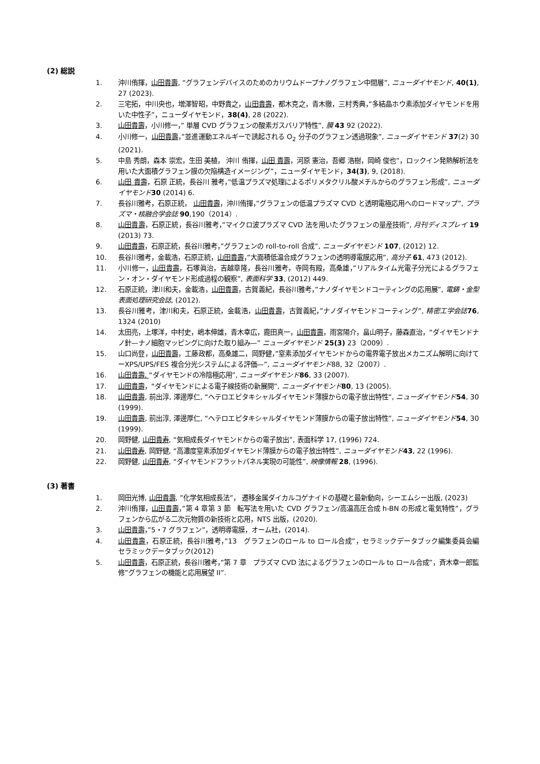(2) 総説
1. 沖川侑揮，山田貴壽, “グラフェンデバイスのためのカリウムドープナノグラフェン中間層”, ニューダイヤモンド, 40(1), 27 (2023).
2. 三宅拓，中川央也，増澤智昭，中野貴之，山田貴壽，都木克之，青木徹，三村秀典，”多結晶ホウ素添加ダイヤモンドを用いた中性子”，ニューダイヤモンド，38(4), 28 (2022).
3. 山田貴壽，小川修一，” 単層 CVD グラフェンの酸素ガスバリア特性”, 膜 43 92 (2022).
4. 小川修一，山田貴壽，”並進運動エネルギーで誘起される O<sub>2</sub> 分子のグラフェン透過現象”, ニューダイヤモンド 37(2) 30 (2021).
5. 中島 秀朗，森本 崇宏，生田 美植， 沖川 侑揮，山田 貴壽，河原 憲治，吾郷 浩樹，岡崎 俊也”，ロックイン発熱解析法を用いた大面積グラフェン膜の欠陥構造イメージング”，ニューダイヤモンド，34(3), 9, (2018).
6. 山田 貴壽，石原 正統，長谷川 雅考，”低温プラズマ処理によるポリメタクリル酸メチルからのグラフェン形成”, ニューダイヤモンド 30 (2014) 6.
7. 長谷川雅考，石原正統， 山田貴壽，沖川侑揮，”グラフェンの低温プラズマ CVD と透明電極応用へのロードマップ”, プラズマ・核融合学会誌 90,190（2014）.
8. 山田貴壽，石原正統，長谷川雅考，”マイクロ波プラズマ CVD 法を用いたグラフェンの量産技術”, 月刊ディスプレイ 19 (2013) 73.
9. 山田貴壽，石原正統，長谷川雅考，”グラフェンの roll-to-roll 合成”, ニューダイヤモンド 107, (2012) 12.
10. 長谷川雅考，金載浩，石原正統，山田貴壽，”大面積低温合成グラフェンの透明導電膜応用”, 高分子 61, 473 (2012).
11. 小川修一，山田貴壽，石塚眞治，吉越章隆，長谷川雅考，寺岡有殿，高桑雄，”リアルタイム光電子分光によるグラフェン・オン・ダイヤモンド形成過程の観察”, 表面科学 33, (2012) 449.
12. 石原正統，津川和夫，金載浩，山田貴壽，古賀義紀，長谷川雅考，”ナノダイヤモンドコーティングの応用展”, 電鋳・金型表面処理研究会誌, (2012).
13. 長谷川雅考，津川和夫，石原正統，金載浩，山田貴壽，古賀義紀，”ナノダイヤモンドコーティング”, 精密工学会誌 76, 1324 (2010)
14. 太田亮，上塚洋，中村史，嶋本伸雄，青木幸広，鹿田真一，山田貴壽，雨宮陽介，畠山明子，藤森直治，“ダイヤモンドナノ針—ナノ細胞マッピングに向けた取り組み—” ニューダイヤモンド 25(3) 23（2009）.
15. 山口尚登，山田貴壽，工藤政都，高桑雄二，岡野健，”窒素添加ダイヤモンドからの電界電子放出メカニズム解明に向けてーXPS/UPS/FES 複合分光システムによる評価—”, ニューダイヤモンド88, 32（2007）.
16. 山田貴壽, “ダイヤモンドの冷陰極応用”, ニューダイヤモンド 86, 33 (2007).
17. 山田貴壽，“ダイヤモンドによる電子線技術の新展開”, ニューダイヤモンド 80, 13 (2005).
18. 山田貴壽, 前出淳, 澤邊厚仁, “ヘテロエピタキシャルダイヤモンド薄膜からの電子放出特性”, ニューダイヤモンド 54, 30 (1999).
19. 山田貴壽, 前出淳, 澤邊厚仁, “ヘテロエピタキシャルダイヤモンド薄膜からの電子放出特性”, ニューダイヤモンド 54, 30 (1999).
20. 岡野健, 山田貴寿, “気相成長ダイヤモンドからの電子放出”, 表面科学 17, (1996) 724.
21. 山田貴寿, 岡野健, “高濃度窒素添加ダイヤモンド薄膜からの電子放出特性”, ニューダイヤモンド 43, 22 (1996).
22. 岡野健, 山田貴寿, “ダイヤモンドフラットパネル実現の可能性”, 映像情報 28, (1996).
(3) 著書
1. 岡田光博, 山田貴壽, ”化学気相成長法”， 遷移金属ダイカルコゲナイドの基礎と最新動向，シーエムシー出版, (2023)
2. 沖川侑揮，山田貴壽，”第 4 章第 3 節　転写法を用いた CVD グラフェン/高温高圧合成 h-BN の形成と電気特性”，グラフェンから広がる二次元物質の新技術と応用，NTS 出版，(2020).
3. 山田貴壽，”5・7 グラフェン”，透明導電膜，オーム社，(2014).
4. 山田貴壽，石原正統，長谷川雅考，”13　グラフェンのロール to ロール合成”，セラミックデータブック編集委員会編　セラミックデータブック(2012)
5. 山田貴壽，石原正統，長谷川雅考，”第 7 章　プラズマ CVD 法によるグラフェンのロール to ロール合成”，斉木幸一郎監修”グラフェンの機能と応用展望 II”.